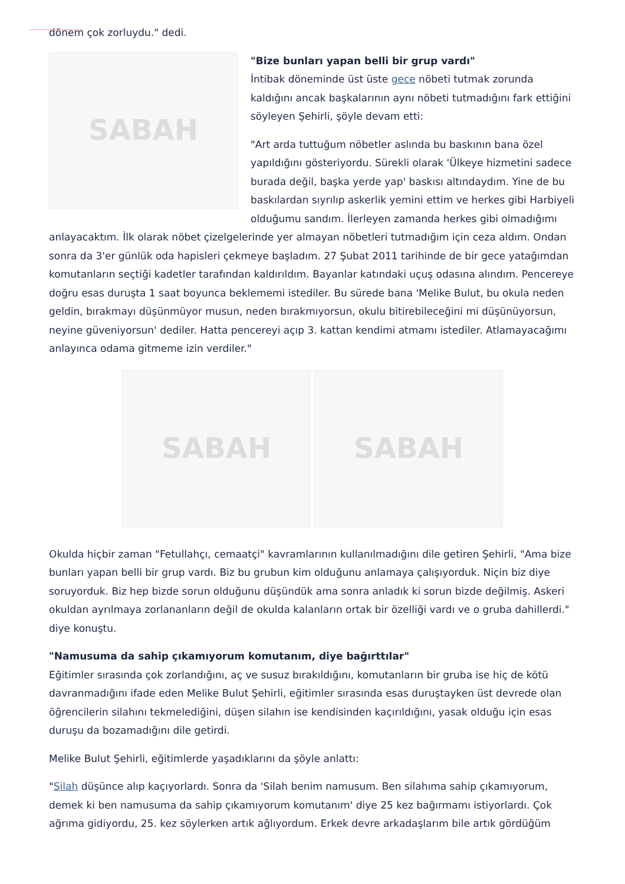dönem çok zorluydu." dedi.
SABAH
"Bize bunları yapan belli bir grup vardı"
İntibak döneminde üst üste gece nöbeti tutmak zorunda kaldığını ancak başkalarının aynı nöbeti tutmadığını fark ettiğini söyleyen Şehirli, şöyle devam etti:
"Art arda tuttuğum nöbetler aslında bu baskının bana özel yapıldığını gösteriyordu. Sürekli olarak 'Ülkeye hizmetini sadece burada değil, başka yerde yap' baskısı altındaydım. Yine de bu baskılardan sıyrılıp askerlik yemini ettim ve herkes gibi Harbiyeli olduğumu sandım. İlerleyen zamanda herkes gibi olmadığımı anlayacaktım. İlk olarak nöbet çizelgelerinde yer almayan nöbetleri tutmadığım için ceza aldım. Ondan sonra da 3'er günlük oda hapisleri çekmeye başladım. 27 Şubat 2011 tarihinde de bir gece yatağımdan komutanların seçtiği kadetler tarafından kaldırıldım. Bayanlar katındaki uçuş odasına alındım. Pencereye doğru esas duruşta 1 saat boyunca beklememi istediler. Bu sürede bana 'Melike Bulut, bu okula neden geldin, bırakmayı düşünmüyor musun, neden bırakmıyorsun, okulu bitirebileceğini mi düşünüyorsun, neyine güveniyorsun' dediler. Hatta pencereyi açıp 3. kattan kendimi atmamı istediler. Atlamayacağımı anlayınca odama gitmeme izin verdiler."
SABAH SABAH
Okulda hiçbir zaman "Fetullahçı, cemaatçi" kavramlarının kullanılmadığını dile getiren Şehirli, "Ama bize bunları yapan belli bir grup vardı. Biz bu grubun kim olduğunu anlamaya çalışıyorduk. Niçin biz diye soruyorduk. Biz hep bizde sorun olduğunu düşündük ama sonra anladık ki sorun bizde değilmiş. Askeri okuldan ayrılmaya zorlananların değil de okulda kalanların ortak bir özelliği vardı ve o gruba dahillerdi." diye konuştu.
"Namusuma da sahip çıkamıyorum komutanım, diye bağırttılar"
Eğitimler sırasında çok zorlandığını, aç ve susuz bırakıldığını, komutanların bir gruba ise hiç de kötü davranmadığını ifade eden Melike Bulut Şehirli, eğitimler sırasında esas duruştayken üst devrede olan öğrencilerin silahını tekmelediğini, düşen silahın ise kendisinden kaçırıldığını, yasak olduğu için esas duruşu da bozamadığını dile getirdi.
Melike Bulut Şehirli, eğitimlerde yaşadıklarını da şöyle anlattı:
"Silah düşünce alıp kaçıyorlardı. Sonra da 'Silah benim namusum. Ben silahıma sahip çıkamıyorum, demek ki ben namusuma da sahip çıkamıyorum komutanım' diye 25 kez bağırmamı istiyorlardı. Çok ağrıma gidiyordu, 25. kez söylerken artık ağlıyordum. Erkek devre arkadaşlarım bile artık gördüğüm